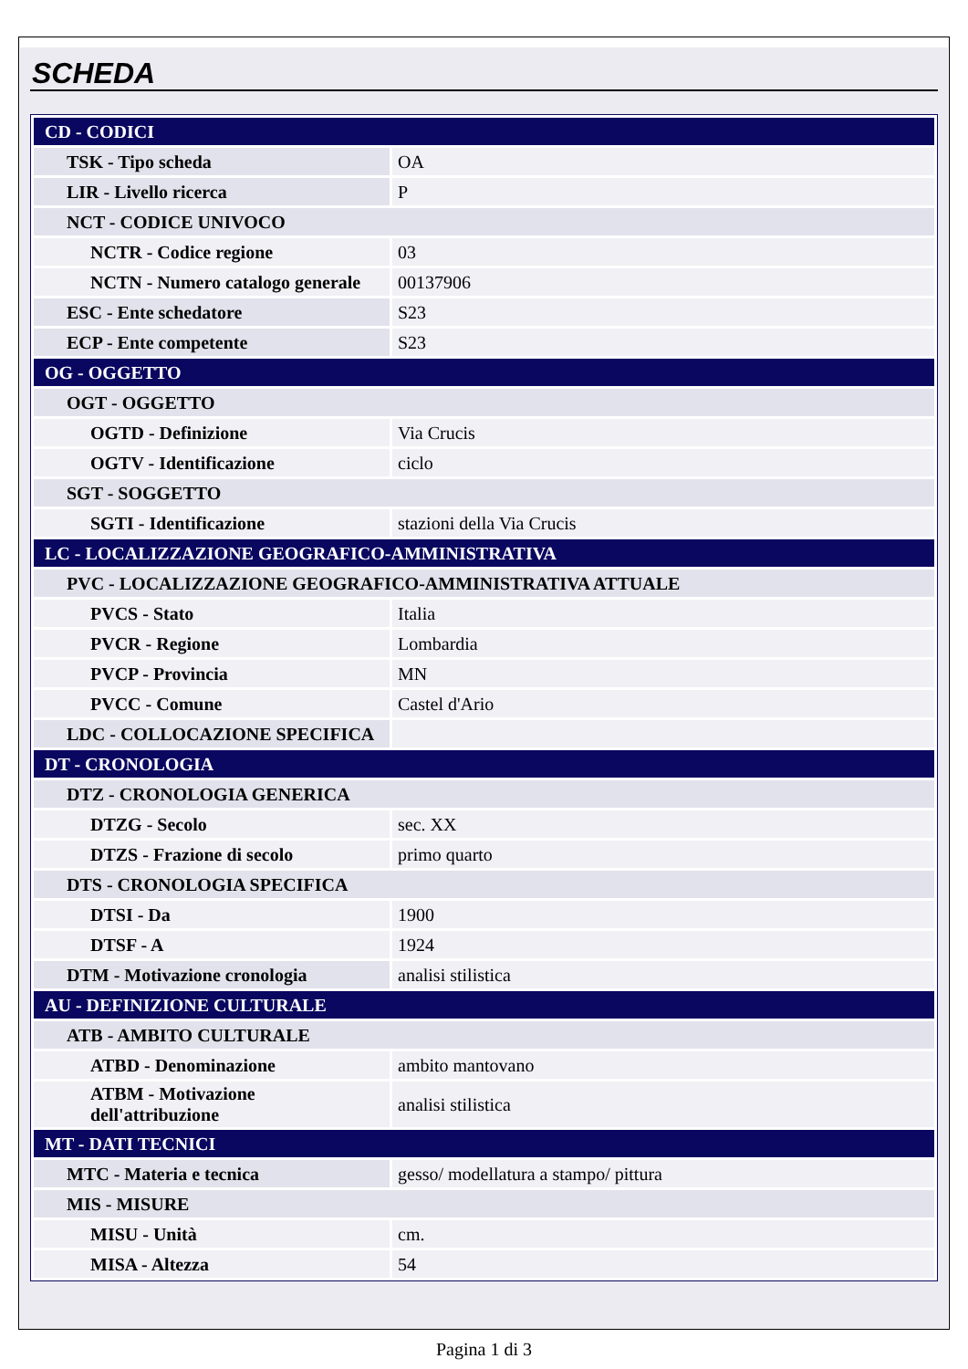SCHEDA
| CD - CODICI | |
| TSK - Tipo scheda | OA |
| LIR - Livello ricerca | P |
| NCT - CODICE UNIVOCO | |
| NCTR - Codice regione | 03 |
| NCTN - Numero catalogo generale | 00137906 |
| ESC - Ente schedatore | S23 |
| ECP - Ente competente | S23 |
| OG - OGGETTO | |
| OGT - OGGETTO | |
| OGTD - Definizione | Via Crucis |
| OGTV - Identificazione | ciclo |
| SGT - SOGGETTO | |
| SGTI - Identificazione | stazioni della Via Crucis |
| LC - LOCALIZZAZIONE GEOGRAFICO-AMMINISTRATIVA | |
| PVC - LOCALIZZAZIONE GEOGRAFICO-AMMINISTRATIVA ATTUALE | |
| PVCS - Stato | Italia |
| PVCR - Regione | Lombardia |
| PVCP - Provincia | MN |
| PVCC - Comune | Castel d'Ario |
| LDC - COLLOCAZIONE SPECIFICA | |
| DT - CRONOLOGIA | |
| DTZ - CRONOLOGIA GENERICA | |
| DTZG - Secolo | sec. XX |
| DTZS - Frazione di secolo | primo quarto |
| DTS - CRONOLOGIA SPECIFICA | |
| DTSI - Da | 1900 |
| DTSF - A | 1924 |
| DTM - Motivazione cronologia | analisi stilistica |
| AU - DEFINIZIONE CULTURALE | |
| ATB - AMBITO CULTURALE | |
| ATBD - Denominazione | ambito mantovano |
| ATBM - Motivazione dell'attribuzione | analisi stilistica |
| MT - DATI TECNICI | |
| MTC - Materia e tecnica | gesso/ modellatura a stampo/ pittura |
| MIS - MISURE | |
| MISU - Unità | cm. |
| MISA - Altezza | 54 |
Pagina 1 di 3